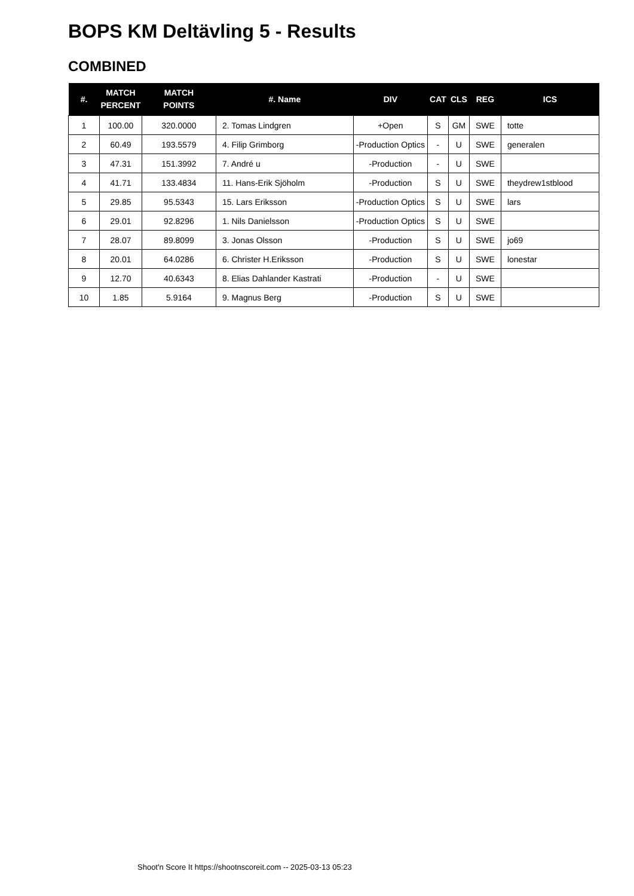BOPS KM Deltävling 5 - Results
COMBINED
| #. | MATCH PERCENT | MATCH POINTS | #. Name | DIV | CAT | CLS | REG | ICS |
| --- | --- | --- | --- | --- | --- | --- | --- | --- |
| 1 | 100.00 | 320.0000 | 2. Tomas Lindgren | +Open | S | GM | SWE | totte |
| 2 | 60.49 | 193.5579 | 4. Filip Grimborg | -Production Optics | - | U | SWE | generalen |
| 3 | 47.31 | 151.3992 | 7. André u | -Production | - | U | SWE | |
| 4 | 41.71 | 133.4834 | 11. Hans-Erik Sjöholm | -Production | S | U | SWE | theydrew1stblood |
| 5 | 29.85 | 95.5343 | 15. Lars Eriksson | -Production Optics | S | U | SWE | lars |
| 6 | 29.01 | 92.8296 | 1. Nils Danielsson | -Production Optics | S | U | SWE | |
| 7 | 28.07 | 89.8099 | 3. Jonas Olsson | -Production | S | U | SWE | jo69 |
| 8 | 20.01 | 64.0286 | 6. Christer H.Eriksson | -Production | S | U | SWE | lonestar |
| 9 | 12.70 | 40.6343 | 8. Elias Dahlander Kastrati | -Production | - | U | SWE | |
| 10 | 1.85 | 5.9164 | 9. Magnus Berg | -Production | S | U | SWE | |
Shoot'n Score It https://shootnscoreit.com -- 2025-03-13 05:23